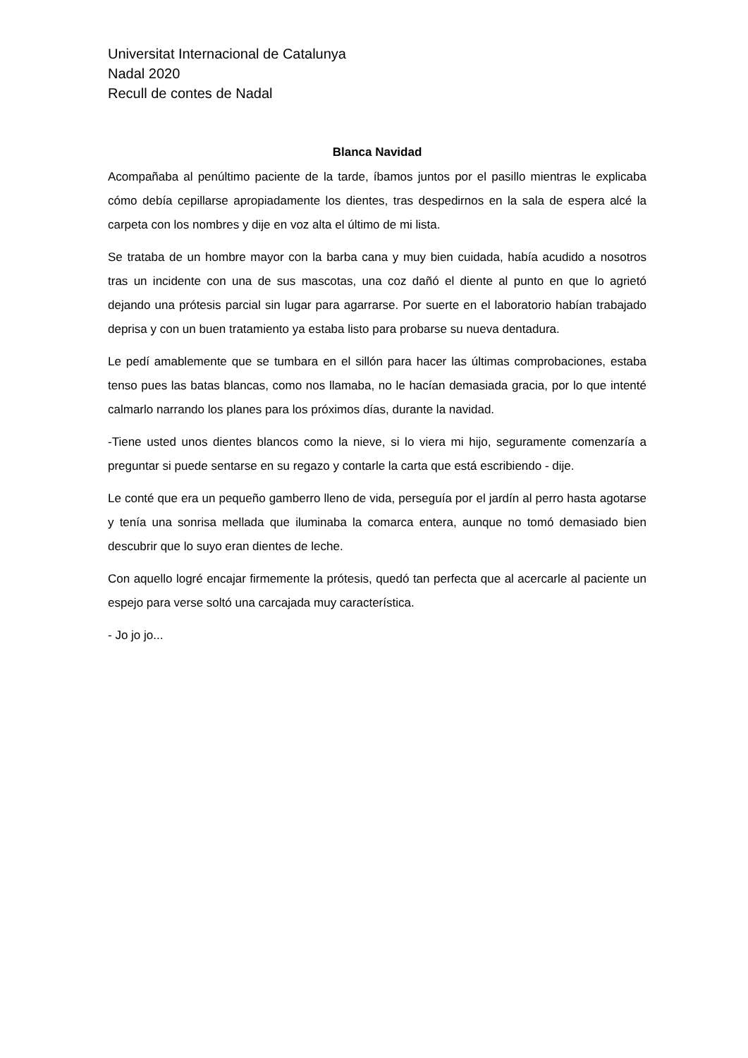Universitat Internacional de Catalunya
Nadal 2020
Recull de contes de Nadal
Blanca Navidad
Acompañaba al penúltimo paciente de la tarde, íbamos juntos por el pasillo mientras le explicaba cómo debía cepillarse apropiadamente los dientes, tras despedirnos en la sala de espera alcé la carpeta con los nombres y dije en voz alta el último de mi lista.
Se trataba de un hombre mayor con la barba cana y muy bien cuidada, había acudido a nosotros tras un incidente con una de sus mascotas, una coz dañó el diente al punto en que lo agrietó dejando una prótesis parcial sin lugar para agarrarse. Por suerte en el laboratorio habían trabajado deprisa y con un buen tratamiento ya estaba listo para probarse su nueva dentadura.
Le pedí amablemente que se tumbara en el sillón para hacer las últimas comprobaciones, estaba tenso pues las batas blancas, como nos llamaba, no le hacían demasiada gracia, por lo que intenté calmarlo narrando los planes para los próximos días, durante la navidad.
-Tiene usted unos dientes blancos como la nieve, si lo viera mi hijo, seguramente comenzaría a preguntar si puede sentarse en su regazo y contarle la carta que está escribiendo - dije.
Le conté que era un pequeño gamberro lleno de vida, perseguía por el jardín al perro hasta agotarse y tenía una sonrisa mellada que iluminaba la comarca entera, aunque no tomó demasiado bien descubrir que lo suyo eran dientes de leche.
Con aquello logré encajar firmemente la prótesis, quedó tan perfecta que al acercarle al paciente un espejo para verse soltó una carcajada muy característica.
- Jo jo jo...